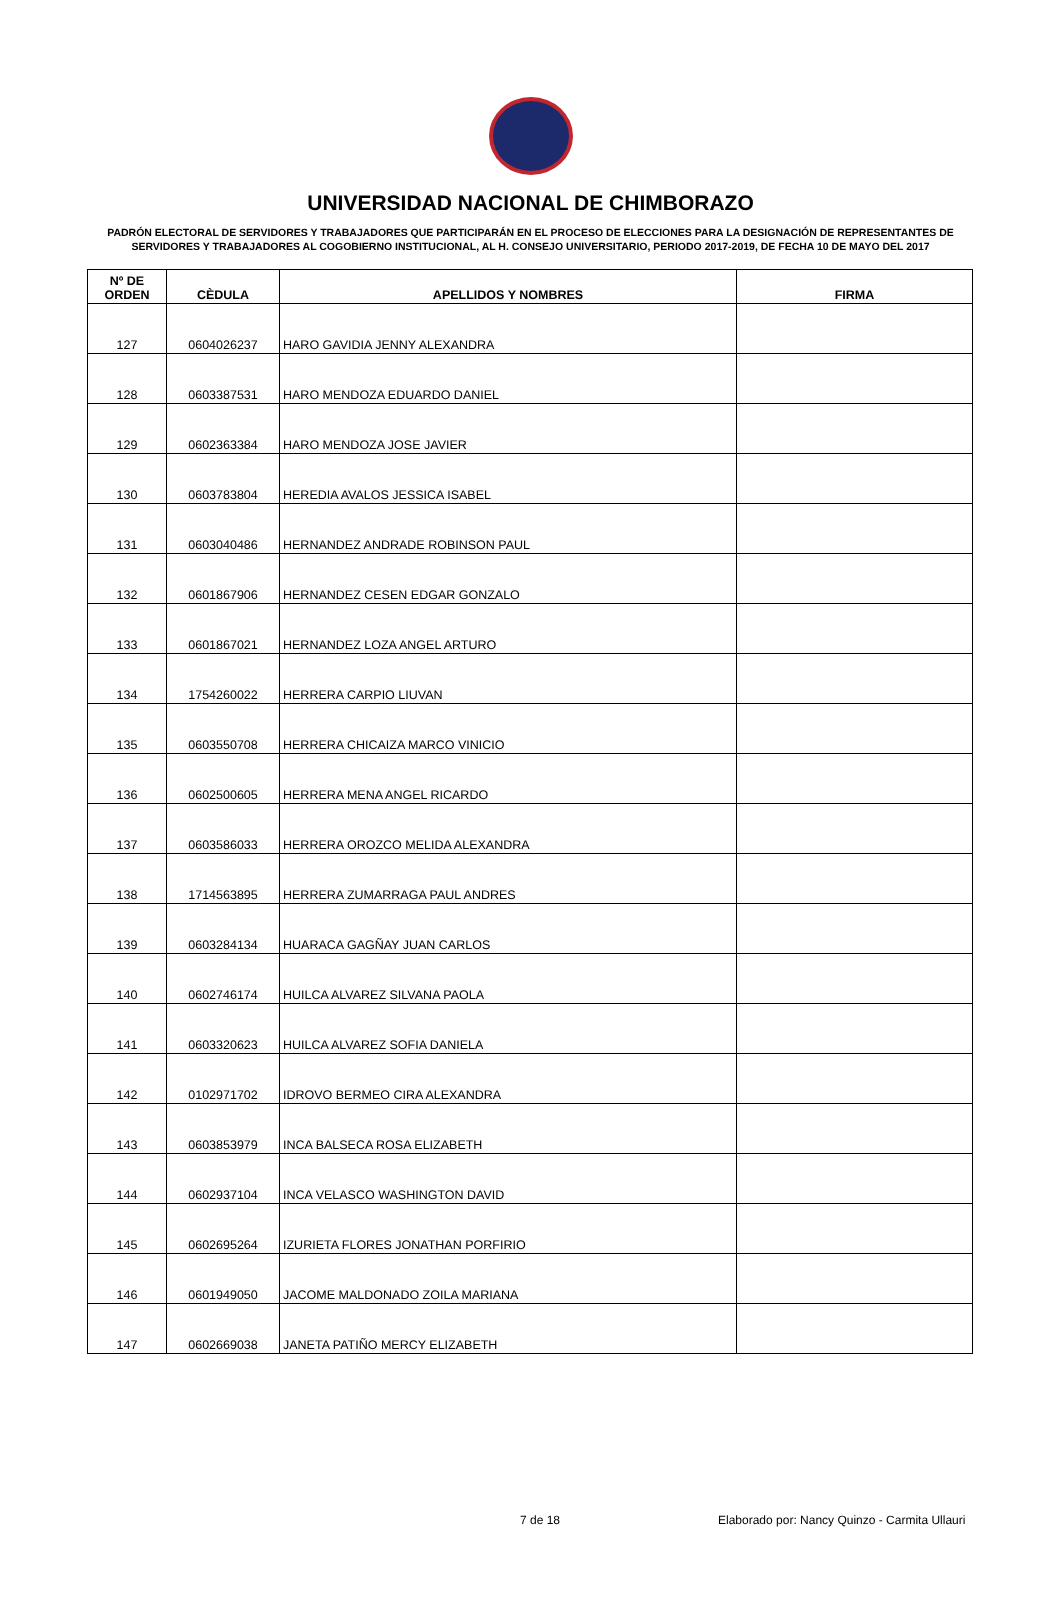UNIVERSIDAD NACIONAL DE CHIMBORAZO
PADRÓN ELECTORAL DE SERVIDORES Y TRABAJADORES QUE PARTICIPARÁN EN EL PROCESO DE ELECCIONES PARA LA DESIGNACIÓN DE REPRESENTANTES DE SERVIDORES Y TRABAJADORES AL COGOBIERNO INSTITUCIONAL, AL H. CONSEJO UNIVERSITARIO, PERIODO 2017-2019, DE FECHA 10 DE MAYO DEL 2017
| Nº DE ORDEN | CÈDULA | APELLIDOS Y NOMBRES | FIRMA |
| --- | --- | --- | --- |
| 127 | 0604026237 | HARO GAVIDIA JENNY ALEXANDRA | |
| 128 | 0603387531 | HARO MENDOZA EDUARDO DANIEL | |
| 129 | 0602363384 | HARO MENDOZA JOSE JAVIER | |
| 130 | 0603783804 | HEREDIA AVALOS JESSICA ISABEL | |
| 131 | 0603040486 | HERNANDEZ ANDRADE ROBINSON PAUL | |
| 132 | 0601867906 | HERNANDEZ CESEN EDGAR GONZALO | |
| 133 | 0601867021 | HERNANDEZ LOZA ANGEL ARTURO | |
| 134 | 1754260022 | HERRERA CARPIO LIUVAN | |
| 135 | 0603550708 | HERRERA CHICAIZA MARCO VINICIO | |
| 136 | 0602500605 | HERRERA MENA ANGEL RICARDO | |
| 137 | 0603586033 | HERRERA OROZCO MELIDA ALEXANDRA | |
| 138 | 1714563895 | HERRERA ZUMARRAGA PAUL ANDRES | |
| 139 | 0603284134 | HUARACA GAGÑAY JUAN CARLOS | |
| 140 | 0602746174 | HUILCA ALVAREZ SILVANA PAOLA | |
| 141 | 0603320623 | HUILCA ALVAREZ SOFIA DANIELA | |
| 142 | 0102971702 | IDROVO BERMEO CIRA ALEXANDRA | |
| 143 | 0603853979 | INCA BALSECA ROSA ELIZABETH | |
| 144 | 0602937104 | INCA VELASCO WASHINGTON DAVID | |
| 145 | 0602695264 | IZURIETA FLORES JONATHAN PORFIRIO | |
| 146 | 0601949050 | JACOME MALDONADO ZOILA MARIANA | |
| 147 | 0602669038 | JANETA PATIÑO MERCY ELIZABETH | |
7 de 18
Elaborado por: Nancy Quinzo - Carmita Ullauri